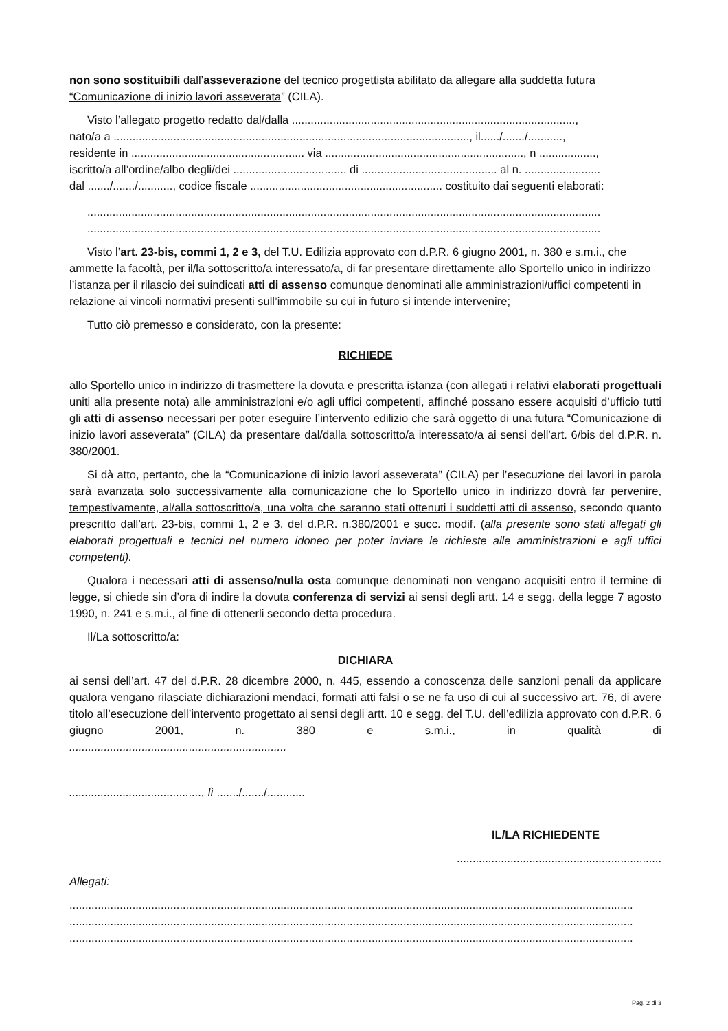non sono sostituibili dall’asseverazione del tecnico progettista abilitato da allegare alla suddetta futura “Comunicazione di inizio lavori asseverata” (CILA).
Visto l’allegato progetto redatto dal/dalla ..........................................................................................,
nato/a a ................................................................................................................., il....../......./...........,
residente in ....................................................... via ..............................................................., n ..................,
iscritto/a all’ordine/albo degli/dei .................................... di ........................................... al n. ........................
dal ......./......./..........., codice fiscale ............................................................. costituito dai seguenti elaborati:
...................................................................................................................................................................
...................................................................................................................................................................
Visto l’art. 23-bis, commi 1, 2 e 3, del T.U. Edilizia approvato con d.P.R. 6 giugno 2001, n. 380 e s.m.i., che ammette la facoltà, per il/la sottoscritto/a interessato/a, di far presentare direttamente allo Sportello unico in indirizzo l’istanza per il rilascio dei suindicati atti di assenso comunque denominati alle amministrazioni/uffici competenti in relazione ai vincoli normativi presenti sull’immobile su cui in futuro si intende intervenire;
Tutto ciò premesso e considerato, con la presente:
RICHIEDE
allo Sportello unico in indirizzo di trasmettere la dovuta e prescritta istanza (con allegati i relativi elaborati progettuali uniti alla presente nota) alle amministrazioni e/o agli uffici competenti, affinché possano essere acquisiti d’ufficio tutti gli atti di assenso necessari per poter eseguire l’intervento edilizio che sarà oggetto di una futura “Comunicazione di inizio lavori asseverata” (CILA) da presentare dal/dalla sottoscritto/a interessato/a ai sensi dell’art. 6/bis del d.P.R. n. 380/2001.
Si dà atto, pertanto, che la “Comunicazione di inizio lavori asseverata” (CILA) per l’esecuzione dei lavori in parola sarà avanzata solo successivamente alla comunicazione che lo Sportello unico in indirizzo dovrà far pervenire, tempestivamente, al/alla sottoscritto/a, una volta che saranno stati ottenuti i suddetti atti di assenso, secondo quanto prescritto dall’art. 23-bis, commi 1, 2 e 3, del d.P.R. n.380/2001 e succ. modif. (alla presente sono stati allegati gli elaborati progettuali e tecnici nel numero idoneo per poter inviare le richieste alle amministrazioni e agli uffici competenti).
Qualora i necessari atti di assenso/nulla osta comunque denominati non vengano acquisiti entro il termine di legge, si chiede sin d’ora di indire la dovuta conferenza di servizi ai sensi degli artt. 14 e segg. della legge 7 agosto 1990, n. 241 e s.m.i., al fine di ottenerli secondo detta procedura.
Il/La sottoscritto/a:
DICHIARA
ai sensi dell’art. 47 del d.P.R. 28 dicembre 2000, n. 445, essendo a conoscenza delle sanzioni penali da applicare qualora vengano rilasciate dichiarazioni mendaci, formati atti falsi o se ne fa uso di cui al successivo art. 76, di avere titolo all’esecuzione dell’intervento progettato ai sensi degli artt. 10 e segg. del T.U. dell’edilizia approvato con d.P.R. 6 giugno 2001, n. 380 e s.m.i., in qualità di
.....................................................................
.........................................., lì ......./......./............
IL/LA RICHIEDENTE
.................................................................
Allegati:
...................................................................................................................................................................................
...................................................................................................................................................................................
...................................................................................................................................................................................
Pag. 2 di 3